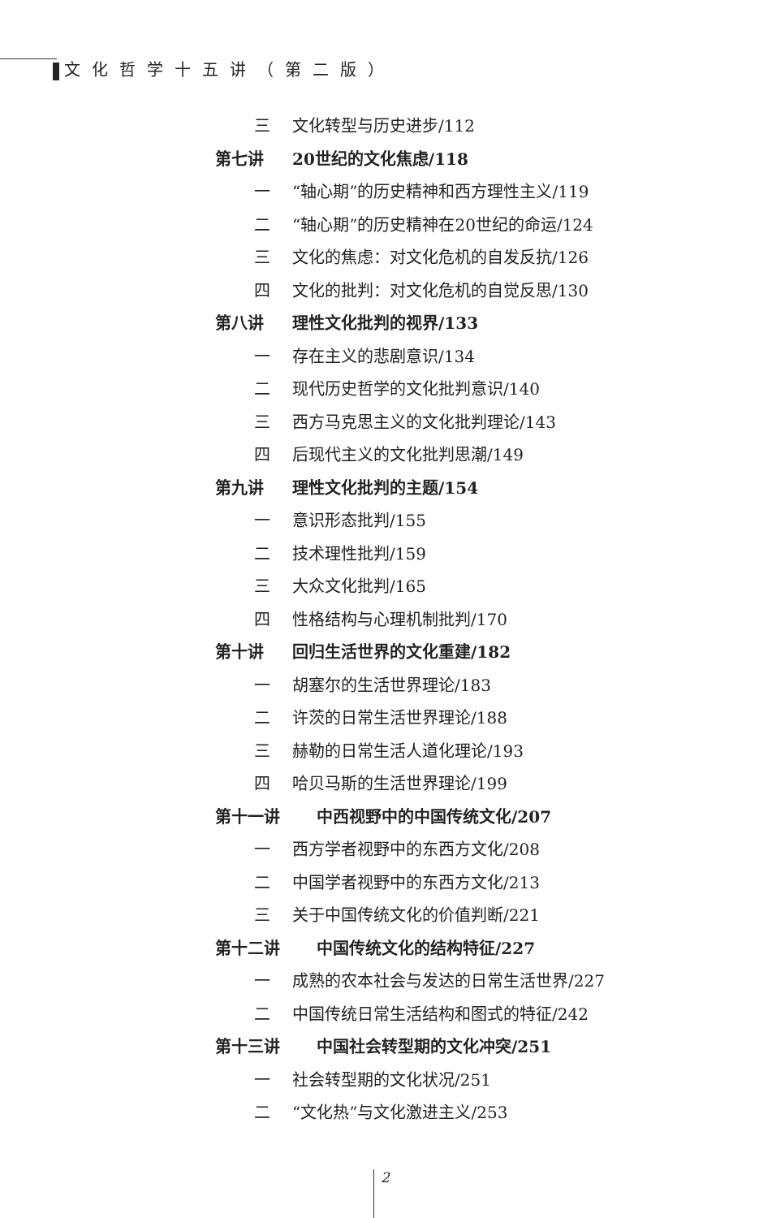文化哲学十五讲（第二版）
三 文化转型与历史进步/112
第七讲 20世纪的文化焦虑/118
一 “轴心期”的历史精神和西方理性主义/119
二 “轴心期”的历史精神在20世纪的命运/124
三 文化的焦虑：对文化危机的自发反抗/126
四 文化的批判：对文化危机的自觉反思/130
第八讲 理性文化批判的视界/133
一 存在主义的悲剧意识/134
二 现代历史哲学的文化批判意识/140
三 西方马克思主义的文化批判理论/143
四 后现代主义的文化批判思潮/149
第九讲 理性文化批判的主题/154
一 意识形态批判/155
二 技术理性批判/159
三 大众文化批判/165
四 性格结构与心理机制批判/170
第十讲 回归生活世界的文化重建/182
一 胡塞尔的生活世界理论/183
二 许茨的日常生活世界理论/188
三 赫勒的日常生活人道化理论/193
四 哈贝马斯的生活世界理论/199
第十一讲 中西视野中的中国传统文化/207
一 西方学者视野中的东西方文化/208
二 中国学者视野中的东西方文化/213
三 关于中国传统文化的价值判断/221
第十二讲 中国传统文化的结构特征/227
一 成熟的农本社会与发达的日常生活世界/227
二 中国传统日常生活结构和图式的特征/242
第十三讲 中国社会转型期的文化冲突/251
一 社会转型期的文化状况/251
二 “文化热”与文化激进主义/253
2